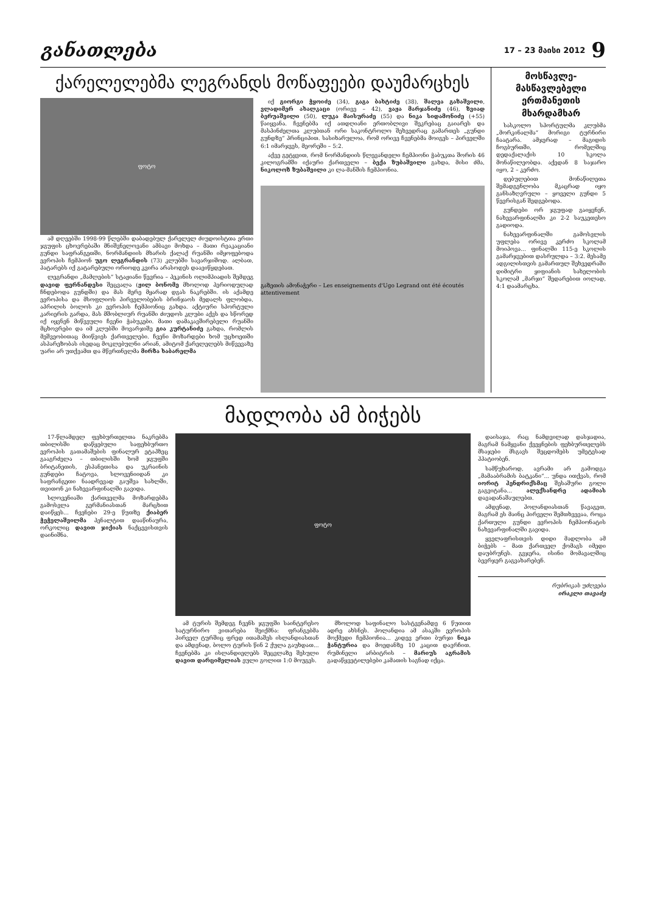განათლება
17 – 23 მაისი 2012
9
ქარელელებმა ლეგრანდს მოწაფეები დაუმარცხეს
ფოტო
ამ დღეებში 1998-99 წლებში დაბადებულ ქარელელ ძიუდოისტთა ერთი ჯგუფის ცხოვრებაში მნიშვნელოვანი ამბავი მოხდა – მათი რვაკაციანი გუნდი საფრანგეთში, ნორმანდიის მხარის ქალაქ რუანში იმყოფებოდა ევროპის ჩემპიონ უგო ლეგრანდის (73) კლუბში სავარჯიშოდ. ალბათ, პატარებს იქ გატარებული ორიოდე კვირა არასოდეს დაავიწყდებათ.
ლეგრანდი „მამლების“ სტაჟიანი წევრია – პეკინის ოლიმპიადის შემდეგ დავიდ ფერნანდესი შეცვალა (ჟილ ბონომე მხოლოდ პერიოდულად ჩნდებოდა გუნდში) და მას მერე მყარად დგას ნაკრებში. ის აქამდე ევროპისა და მსოფლიოს პირველობების ბრინჯაოს მედალს ფლობდა, აპრილის ბოლოს კი ევროპის ჩემპიონიც გახდა. აქტიური სპორტული კარიერის გარდა, მას მშობლიურ რუანში ძიუდოს კლუბი აქვს და სწორედ იქ იყვნენ მიწვეული ჩვენი ჭაბუკები. მათი დამაკავშირებელი რუანში მცხოვრები და იმ კლუბში მოვარჯიშე გია კურტანიძე გახდა, რომლის მეშვეობითაც მიიწვიეს ქართველები. ჩვენი მოზარდები ხომ უცხოეთში ასპარეზობას ისედაც მოკლებულნი არიან, ამიტომ ქარელელებს მიწვევაზე უარი არ უთქვამთ და მწვრთნელმა მირზა ხაბარელმა
იქ გიორგი ჭყოიძე (34), გაგა ბახტიძე (38), შალვა გაზაშვილი, ვლადიმერ ახალკაცი (ორივე – 42), ვაჟა მარჯანიძე (46), ზვიად ბერუაშვილი (50), ლუკა მაისურაძე (55) და ნიკა სიდამონიძე (+55) წაიყვანა. ჩვენებმა იქ ათდღიანი ერთობლივი შეკრებაც გაიარეს და მასპინძელთა კლუბთან ორი საკონტროლო შეხვედრაც გამართეს „გუნდი გუნდზე“ პრინციპით. სასიხარულოა, რომ ორივე ჩვენებმა მოიგეს – პირველში 6:1 იმარჯვეს, მეორეში – 5:2.
აქვე გეტყვით, რომ ნორმანდიის წლევანდელი ჩემპიონი ჭაბუკთა შორის 46 კილოგრამში იქაური ქართველი – ბექა ზუბაშვილი გახდა, მისი ძმა, ნიკოლოზ ზუბაშვილი კი ლა-მანშის ჩემპიონია.
გაზეთის ამონაჭერი – Les enseignements d'Ugo Legrand ont été écoutés attentivement
მოსწავლე-მასწავლებელი ერთმანეთის მხარდამხარ
სასკოლო სპორტულმა კლუბმა „მორკინალმა“ მორიგი ტურნირი ჩაატარა. ამჯერად – მაგიდის ჩოგბურთში, რომელშიც დედაქალაქის 10 სკოლა მონაწილეობდა. აქედან 8 საჯარო იყო, 2 – კერძო.
დებულებით მონაწილეთა შემადგენლობა მკაცრად იყო განსაზღვრული – ყოველი გუნდი 5 წევრისგან შედგებოდა.
გუნდები ორ ჯგუფად გაიყვნენ, ნახევარფინალში კი 2-2 საუკეთესო გადიოდა.
ნახევარფინალში გამოსვლის უფლება ორივე კერძო სკოლამ მოიპოვა... ფინალში 115-ე სკოლის გამარჯვებით დასრულდა – 3:2. მესამე ადგილისთვის გამართულ შეხვედრაში დიმიტრი ყიფიანის სახელობის სკოლამ „მარჯი“ შედარებით იოლად, 4:1 დაამარცხა.
მადლობა ამ ბიჭებს
17-წლამდელ ფეხბურთელთა ნაკრებმა თბილისში დაწყებული საფეხბურთო ევროპის გათამაშების ფინალურ ეტაპზეც გააგრძელა – თბილისში ხომ ჯგუფში ბრიტანეთის, ესპანეთისა და უკრაინის გუნდები ჩატოვა, სლოვენიიდან კი საფრანგეთი ნაადრევად გაუშვა სახლში, თვითონ კი ნახევარფინალში გავიდა.
სლოვენიაში ქართველმა მოზარდებმა გამოსვლა გერმანიასთან მარცხით დაიწყეს... ჩვენები 29-ე წუთზე ქიაბერ ჭეჭელაშვილმა პენალტით დააწინაურა, ორკოლიც დავით ჯიქიას ნაქცევისთვის დაინიშნა.
ფოტო
ამ ტურის შემდეგ ჩვენს ჯგუფში საინტერესო სატურნირო ვითარება შეიქმნა: ფრანგებმა პირველ ტურშიც ფრედ ითამაშეს ისლანდიასთან და ამდენად, ბოლო ტურის წინ 2 ქულა გაუხდათ... ჩვენებმა კი ისლანდიელებს შეცვლაზე შესული დავით დარციმელიას ეული გოლით 1:0 მოუგეს.
მხოლოდ საფინალო სასტვენამდე 6 წუთით ადრე ახსნეს. ჰოლანდია ამ ასაკში ევროპის მოქმედი ჩემპიონია... კიდევ ერთი ბურჯი ნიკა ჭანტურია და მოედანზე 10 კაცით დავრჩით. რუმინელი არბიტრის – მარიუს აგრამის გადაწყვეტილებები კამათის საგნად იქცა.
დაისაჯა, რაც ნამდვილად დასჯადია, მაგრამ ნამყვანი ქვეყნების ფეხბურთელებს მსაჯები მსგავს შეცდომებს უმეტესად ჰპატიობენ.
სამწუხაროდ, ავრამი არ გამოდგა „მამააბრამის ბატკანი“... უნდა ითქვას, რომ იორიტ ჰენდრიქსმაც შესაშური გოლი გაგვიტანა... ალექსანდრე ადამიას დავადანაშაულებთ.
ამდენად, ჰოლანდიასთან წავაგეთ, მაგრამ ეს მაინც პირველი შემთხვევაა, როცა ქართული გუნდი ევროპის ჩემპიონატის ნახევარფინალში გავიდა.
ყველაფრისთვის დიდი მადლობა ამ ბიჭებს – მათ ქართველ ქომაგს იმედი დაუბრუნეს. გვჯერა, ისინი მომავალშიც ბევრჯერ გაგვახარებენ.
რუბრიკას უძღვება
ირაკლი თავაძე